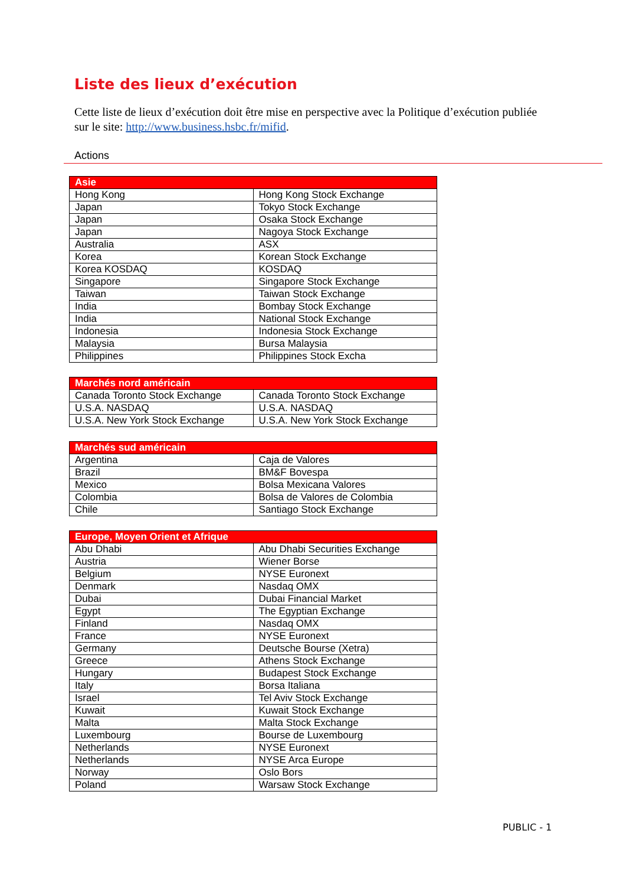Liste des lieux d’exécution
Cette liste de lieux d’exécution doit être mise en perspective avec la Politique d’exécution publiée sur le site: http://www.business.hsbc.fr/mifid.
Actions
| Asie | |
| --- | --- |
| Hong Kong | Hong Kong Stock Exchange |
| Japan | Tokyo Stock Exchange |
| Japan | Osaka Stock Exchange |
| Japan | Nagoya Stock Exchange |
| Australia | ASX |
| Korea | Korean Stock Exchange |
| Korea KOSDAQ | KOSDAQ |
| Singapore | Singapore Stock Exchange |
| Taiwan | Taiwan Stock Exchange |
| India | Bombay Stock Exchange |
| India | National Stock Exchange |
| Indonesia | Indonesia Stock Exchange |
| Malaysia | Bursa Malaysia |
| Philippines | Philippines Stock Excha |
| Marchés nord américain | |
| --- | --- |
| Canada Toronto Stock Exchange | Canada Toronto Stock Exchange |
| U.S.A. NASDAQ | U.S.A. NASDAQ |
| U.S.A. New York Stock Exchange | U.S.A. New York Stock Exchange |
| Marchés sud américain | |
| --- | --- |
| Argentina | Caja de Valores |
| Brazil | BM&F Bovespa |
| Mexico | Bolsa Mexicana Valores |
| Colombia | Bolsa de Valores de Colombia |
| Chile | Santiago Stock Exchange |
| Europe, Moyen Orient et Afrique | |
| --- | --- |
| Abu Dhabi | Abu Dhabi Securities Exchange |
| Austria | Wiener Borse |
| Belgium | NYSE Euronext |
| Denmark | Nasdaq OMX |
| Dubai | Dubai Financial Market |
| Egypt | The Egyptian Exchange |
| Finland | Nasdaq OMX |
| France | NYSE Euronext |
| Germany | Deutsche Bourse (Xetra) |
| Greece | Athens Stock Exchange |
| Hungary | Budapest Stock Exchange |
| Italy | Borsa Italiana |
| Israel | Tel Aviv Stock Exchange |
| Kuwait | Kuwait Stock Exchange |
| Malta | Malta Stock Exchange |
| Luxembourg | Bourse de Luxembourg |
| Netherlands | NYSE Euronext |
| Netherlands | NYSE Arca Europe |
| Norway | Oslo Bors |
| Poland | Warsaw Stock Exchange |
PUBLIC - 1